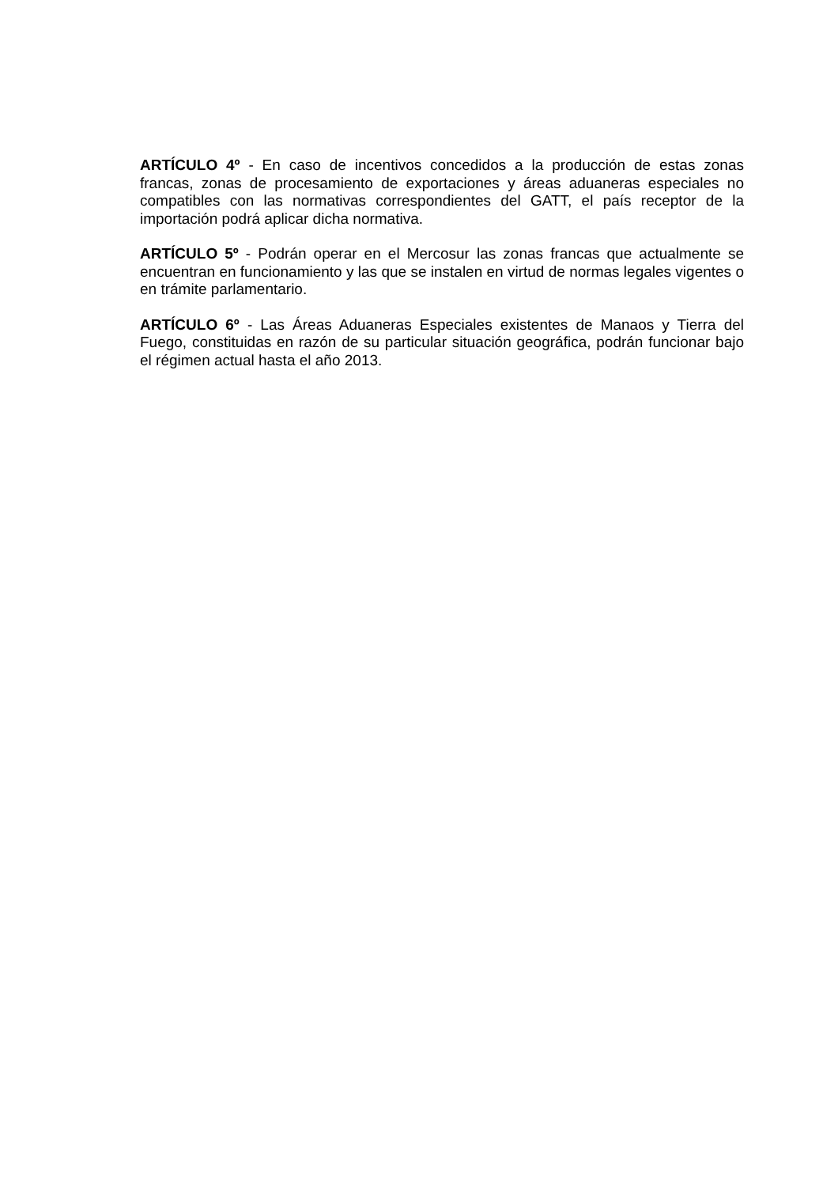ARTÍCULO 4º - En caso de incentivos concedidos a la producción de estas zonas francas, zonas de procesamiento de exportaciones y áreas aduaneras especiales no compatibles con las normativas correspondientes del GATT, el país receptor de la importación podrá aplicar dicha normativa.
ARTÍCULO 5º - Podrán operar en el Mercosur las zonas francas que actualmente se encuentran en funcionamiento y las que se instalen en virtud de normas legales vigentes o en trámite parlamentario.
ARTÍCULO 6º - Las Áreas Aduaneras Especiales existentes de Manaos y Tierra del Fuego, constituidas en razón de su particular situación geográfica, podrán funcionar bajo el régimen actual hasta el año 2013.